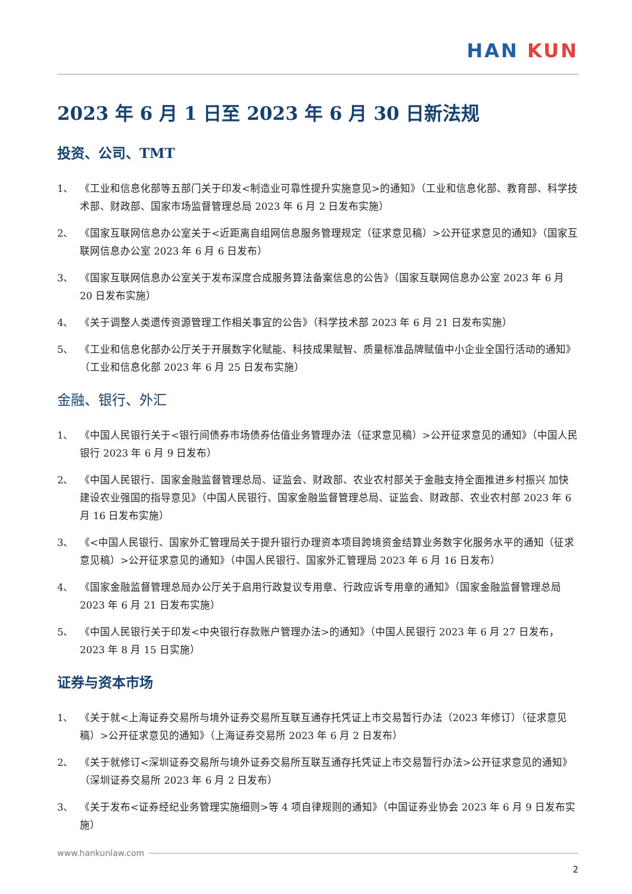HAN KUN
2023 年 6 月 1 日至 2023 年 6 月 30 日新法规
投资、公司、TMT
1、 《工业和信息化部等五部门关于印发<制造业可靠性提升实施意见>的通知》（工业和信息化部、教育部、科学技术部、财政部、国家市场监督管理总局 2023 年 6 月 2 日发布实施）
2、 《国家互联网信息办公室关于<近距离自组网信息服务管理规定（征求意见稿）>公开征求意见的通知》（国家互联网信息办公室 2023 年 6 月 6 日发布）
3、 《国家互联网信息办公室关于发布深度合成服务算法备案信息的公告》（国家互联网信息办公室 2023 年 6 月 20 日发布实施）
4、 《关于调整人类遗传资源管理工作相关事宜的公告》（科学技术部 2023 年 6 月 21 日发布实施）
5、 《工业和信息化部办公厅关于开展数字化赋能、科技成果赋智、质量标准品牌赋值中小企业全国行活动的通知》（工业和信息化部 2023 年 6 月 25 日发布实施）
金融、银行、外汇
1、 《中国人民银行关于<银行间债券市场债券估值业务管理办法（征求意见稿）>公开征求意见的通知》（中国人民银行 2023 年 6 月 9 日发布）
2、 《中国人民银行、国家金融监督管理总局、证监会、财政部、农业农村部关于金融支持全面推进乡村振兴 加快建设农业强国的指导意见》（中国人民银行、国家金融监督管理总局、证监会、财政部、农业农村部 2023 年 6 月 16 日发布实施）
3、 《<中国人民银行、国家外汇管理局关于提升银行办理资本项目跨境资金结算业务数字化服务水平的通知（征求意见稿）>公开征求意见的通知》（中国人民银行、国家外汇管理局 2023 年 6 月 16 日发布）
4、 《国家金融监督管理总局办公厅关于启用行政复议专用章、行政应诉专用章的通知》（国家金融监督管理总局 2023 年 6 月 21 日发布实施）
5、 《中国人民银行关于印发<中央银行存款账户管理办法>的通知》（中国人民银行 2023 年 6 月 27 日发布，2023 年 8 月 15 日实施）
证券与资本市场
1、 《关于就<上海证券交易所与境外证券交易所互联互通存托凭证上市交易暂行办法（2023 年修订）（征求意见稿）>公开征求意见的通知》（上海证券交易所 2023 年 6 月 2 日发布）
2、 《关于就修订<深圳证券交易所与境外证券交易所互联互通存托凭证上市交易暂行办法>公开征求意见的通知》（深圳证券交易所 2023 年 6 月 2 日发布）
3、 《关于发布<证券经纪业务管理实施细则>等 4 项自律规则的通知》（中国证券业协会 2023 年 6 月 9 日发布实施）
www.hankunlaw.com
2